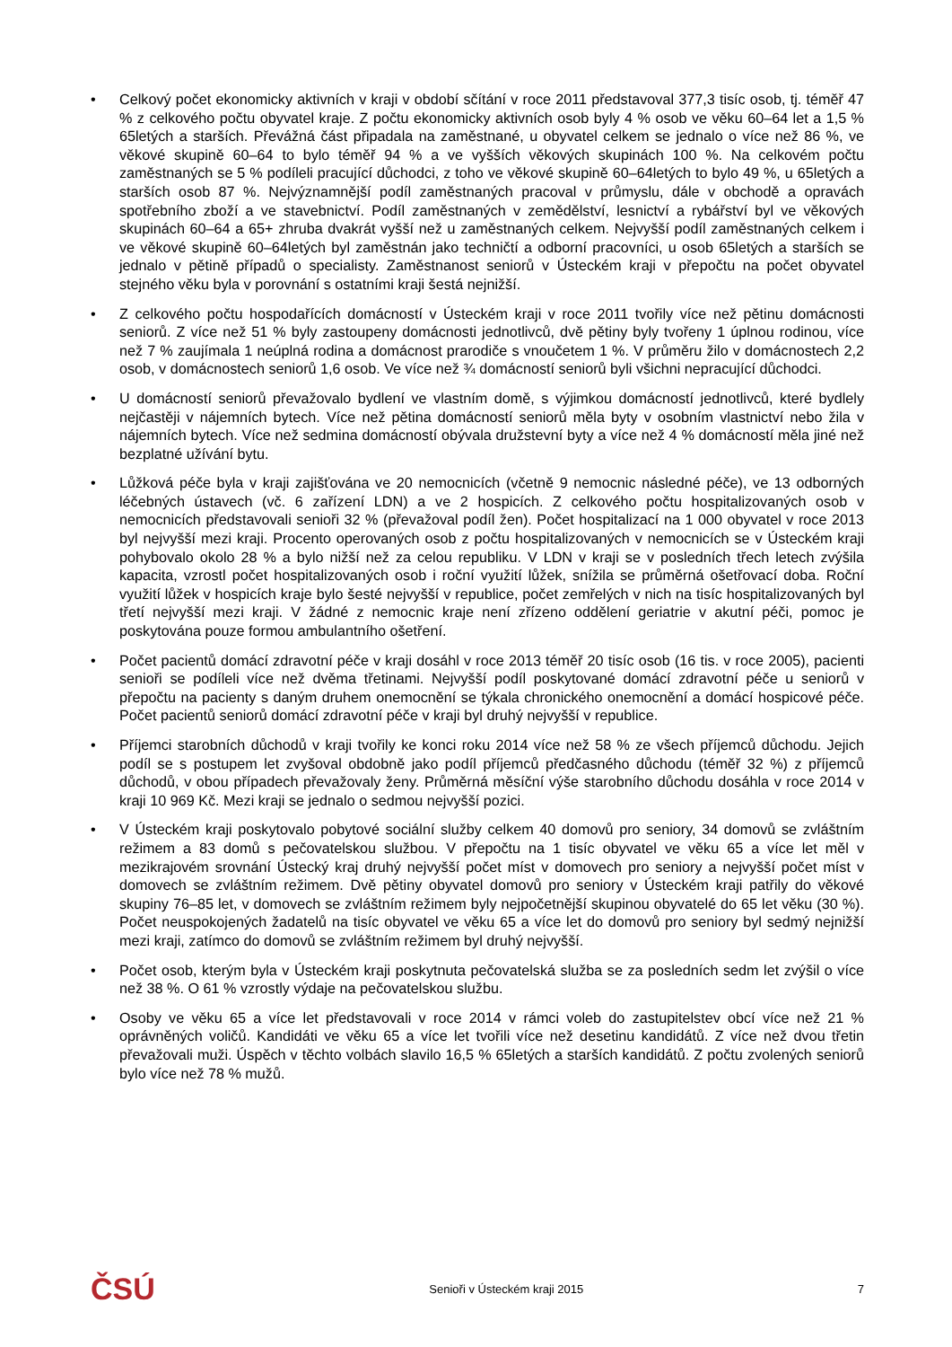• Celkový počet ekonomicky aktivních v kraji v období sčítání v roce 2011 představoval 377,3 tisíc osob, tj. téměř 47 % z celkového počtu obyvatel kraje. Z počtu ekonomicky aktivních osob byly 4 % osob ve věku 60–64 let a 1,5 % 65letých a starších. Převážná část připadala na zaměstnané, u obyvatel celkem se jednalo o více než 86 %, ve věkové skupině 60–64 to bylo téměř 94 % a ve vyšších věkových skupinách 100 %. Na celkovém počtu zaměstnaných se 5 % podíleli pracující důchodci, z toho ve věkové skupině 60–64letých to bylo 49 %, u 65letých a starších osob 87 %. Nejvýznamnější podíl zaměstnaných pracoval v průmyslu, dále v obchodě a opravách spotřebního zboží a ve stavebnictví. Podíl zaměstnaných v zemědělství, lesnictví a rybářství byl ve věkových skupinách 60–64 a 65+ zhruba dvakrát vyšší než u zaměstnaných celkem. Nejvyšší podíl zaměstnaných celkem i ve věkové skupině 60–64letých byl zaměstnán jako techničtí a odborní pracovníci, u osob 65letých a starších se jednalo v pětině případů o specialisty. Zaměstnanost seniorů v Ústeckém kraji v přepočtu na počet obyvatel stejného věku byla v porovnání s ostatními kraji šestá nejnižší.
• Z celkového počtu hospodařících domácností v Ústeckém kraji v roce 2011 tvořily více než pětinu domácnosti seniorů. Z více než 51 % byly zastoupeny domácnosti jednotlivců, dvě pětiny byly tvořeny 1 úplnou rodinou, více než 7 % zaujímala 1 neúplná rodina a domácnost prarodiče s vnoučetem 1 %. V průměru žilo v domácnostech 2,2 osob, v domácnostech seniorů 1,6 osob. Ve více než ¾ domácností seniorů byli všichni nepracující důchodci.
• U domácností seniorů převažovalo bydlení ve vlastním domě, s výjimkou domácností jednotlivců, které bydlely nejčastěji v nájemních bytech. Více než pětina domácností seniorů měla byty v osobním vlastnictví nebo žila v nájemních bytech. Více než sedmina domácností obývala družstevní byty a více než 4 % domácností měla jiné než bezplatné užívání bytu.
• Lůžková péče byla v kraji zajišťována ve 20 nemocnicích (včetně 9 nemocnic následné péče), ve 13 odborných léčebných ústavech (vč. 6 zařízení LDN) a ve 2 hospicích. Z celkového počtu hospitalizovaných osob v nemocnicích představovali senioři 32 % (převažoval podíl žen). Počet hospitalizací na 1 000 obyvatel v roce 2013 byl nejvyšší mezi kraji. Procento operovaných osob z počtu hospitalizovaných v nemocnicích se v Ústeckém kraji pohybovalo okolo 28 % a bylo nižší než za celou republiku. V LDN v kraji se v posledních třech letech zvýšila kapacita, vzrostl počet hospitalizovaných osob i roční využití lůžek, snížila se průměrná ošetřovací doba. Roční využití lůžek v hospicích kraje bylo šesté nejvyšší v republice, počet zemřelých v nich na tisíc hospitalizovaných byl třetí nejvyšší mezi kraji. V žádné z nemocnic kraje není zřízeno oddělení geriatrie v akutní péči, pomoc je poskytována pouze formou ambulantního ošetření.
• Počet pacientů domácí zdravotní péče v kraji dosáhl v roce 2013 téměř 20 tisíc osob (16 tis. v roce 2005), pacienti senioři se podíleli více než dvěma třetinami. Nejvyšší podíl poskytované domácí zdravotní péče u seniorů v přepočtu na pacienty s daným druhem onemocnění se týkala chronického onemocnění a domácí hospicové péče. Počet pacientů seniorů domácí zdravotní péče v kraji byl druhý nejvyšší v republice.
• Příjemci starobních důchodů v kraji tvořily ke konci roku 2014 více než 58 % ze všech příjemců důchodu. Jejich podíl se s postupem let zvyšoval obdobně jako podíl příjemců předčasného důchodu (téměř 32 %) z příjemců důchodů, v obou případech převažovaly ženy. Průměrná měsíční výše starobního důchodu dosáhla v roce 2014 v kraji 10 969 Kč. Mezi kraji se jednalo o sedmou nejvyšší pozici.
• V Ústeckém kraji poskytovalo pobytové sociální služby celkem 40 domovů pro seniory, 34 domovů se zvláštním režimem a 83 domů s pečovatelskou službou. V přepočtu na 1 tisíc obyvatel ve věku 65 a více let měl v mezikrajovém srovnání Ústecký kraj druhý nejvyšší počet míst v domovech pro seniory a nejvyšší počet míst v domovech se zvláštním režimem. Dvě pětiny obyvatel domovů pro seniory v Ústeckém kraji patřily do věkové skupiny 76–85 let, v domovech se zvláštním režimem byly nejpočetnější skupinou obyvatelé do 65 let věku (30 %). Počet neuspokojených žadatelů na tisíc obyvatel ve věku 65 a více let do domovů pro seniory byl sedmý nejnižší mezi kraji, zatímco do domovů se zvláštním režimem byl druhý nejvyšší.
• Počet osob, kterým byla v Ústeckém kraji poskytnuta pečovatelská služba se za posledních sedm let zvýšil o více než 38 %. O 61 % vzrostly výdaje na pečovatelskou službu.
• Osoby ve věku 65 a více let představovali v roce 2014 v rámci voleb do zastupitelstev obcí více než 21 % oprávněných voličů. Kandidáti ve věku 65 a více let tvořili více než desetinu kandidátů. Z více než dvou třetin převažovali muži. Úspěch v těchto volbách slavilo 16,5 % 65letých a starších kandidátů. Z počtu zvolených seniorů bylo více než 78 % mužů.
ČSÚ Senioři v Ústeckém kraji 2015 7